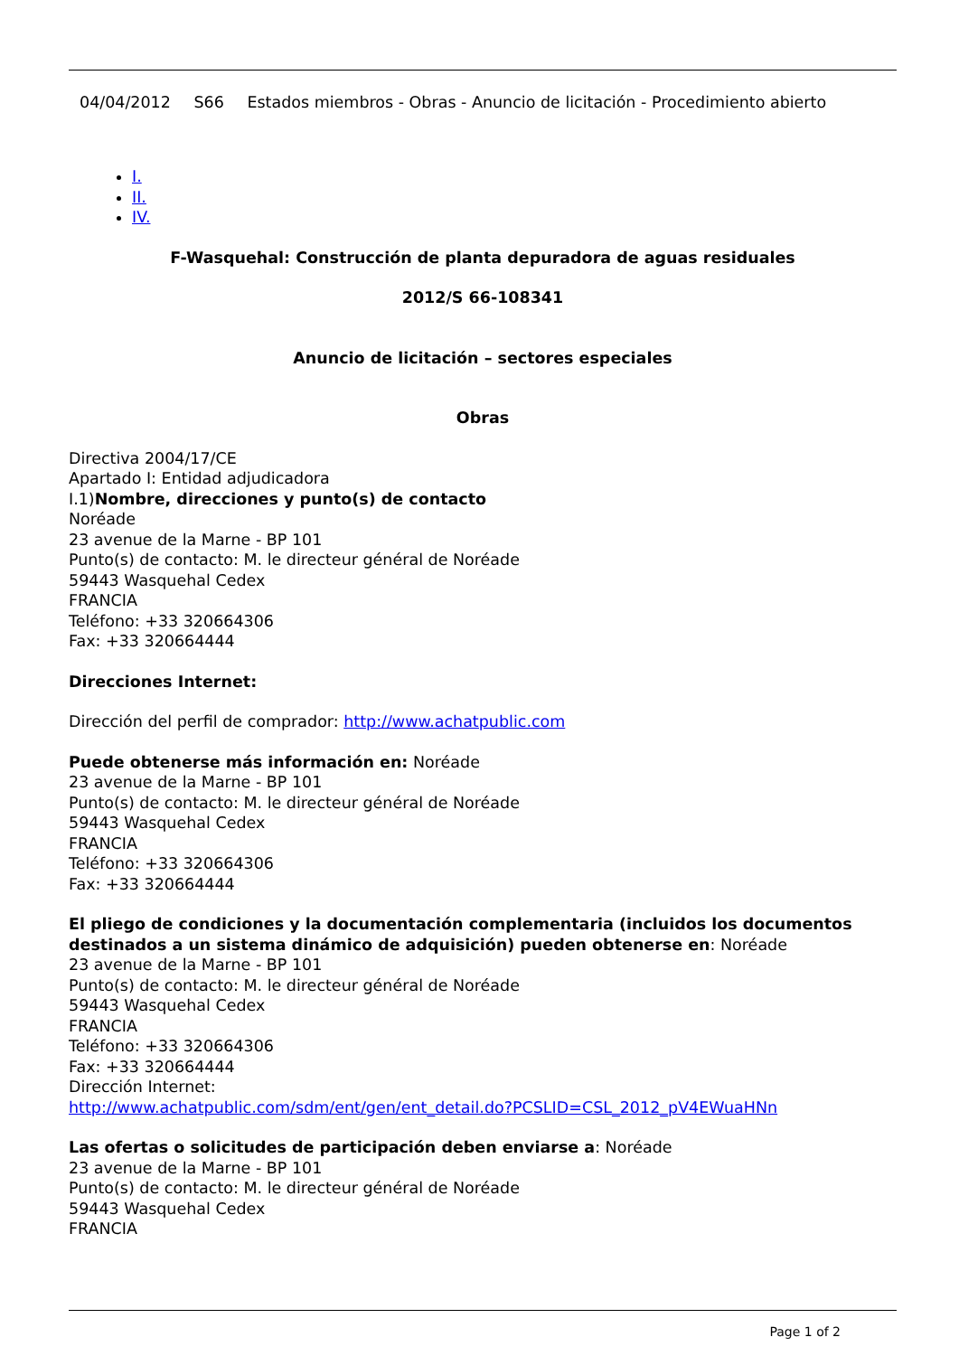04/04/2012 S66 Estados miembros - Obras - Anuncio de licitación - Procedimiento abierto
I.
II.
IV.
F-Wasquehal: Construcción de planta depuradora de aguas residuales
2012/S 66-108341
Anuncio de licitación – sectores especiales
Obras
Directiva 2004/17/CE
Apartado I: Entidad adjudicadora
I.1)Nombre, direcciones y punto(s) de contacto
Noréade
23 avenue de la Marne - BP 101
Punto(s) de contacto: M. le directeur général de Noréade
59443 Wasquehal Cedex
FRANCIA
Teléfono: +33 320664306
Fax: +33 320664444
Direcciones Internet:
Dirección del perfil de comprador: http://www.achatpublic.com
Puede obtenerse más información en: Noréade
23 avenue de la Marne - BP 101
Punto(s) de contacto: M. le directeur général de Noréade
59443 Wasquehal Cedex
FRANCIA
Teléfono: +33 320664306
Fax: +33 320664444
El pliego de condiciones y la documentación complementaria (incluidos los documentos destinados a un sistema dinámico de adquisición) pueden obtenerse en: Noréade
23 avenue de la Marne - BP 101
Punto(s) de contacto: M. le directeur général de Noréade
59443 Wasquehal Cedex
FRANCIA
Teléfono: +33 320664306
Fax: +33 320664444
Dirección Internet:
http://www.achatpublic.com/sdm/ent/gen/ent_detail.do?PCSLID=CSL_2012_pV4EWuaHNn
Las ofertas o solicitudes de participación deben enviarse a: Noréade
23 avenue de la Marne - BP 101
Punto(s) de contacto: M. le directeur général de Noréade
59443 Wasquehal Cedex
FRANCIA
Page 1 of 2